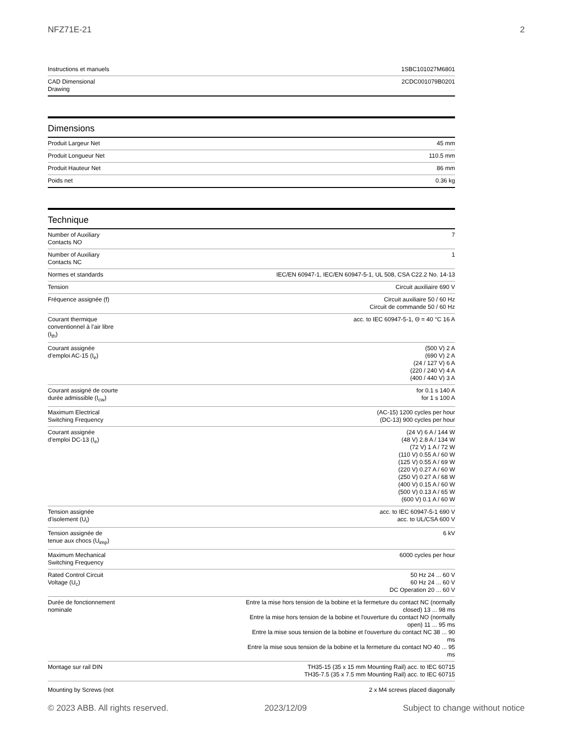NFZ71E-21 2
| Instructions et manuels | 1SBC101027M6801 |
| CAD Dimensional Drawing | 2CDC001079B0201 |
Dimensions
| Produit Largeur Net | 45 mm |
| Produit Longueur Net | 110.5 mm |
| Produit Hauteur Net | 86 mm |
| Poids net | 0.36 kg |
Technique
| Number of Auxiliary Contacts NO | 7 |
| Number of Auxiliary Contacts NC | 1 |
| Normes et standards | IEC/EN 60947-1, IEC/EN 60947-5-1, UL 508, CSA C22.2 No. 14-13 |
| Tension | Circuit auxiliaire 690 V |
| Fréquence assignée (f) | Circuit auxiliaire 50 / 60 Hz Circuit de commande 50 / 60 Hz |
| Courant thermique conventionnel à l’air libre (I<sub>th</sub>) | acc. to IEC 60947-5-1, Θ = 40 °C 16 A |
| Courant assignée d’emploi AC-15 (I<sub>e</sub>) | (500 V) 2 A (690 V) 2 A (24 / 127 V) 6 A (220 / 240 V) 4 A (400 / 440 V) 3 A |
| Courant assigné de courte durée admissible (I<sub>cw</sub>) | for 0.1 s 140 A for 1 s 100 A |
| Maximum Electrical Switching Frequency | (AC-15) 1200 cycles per hour (DC-13) 900 cycles per hour |
| Courant assignée d’emploi DC-13 (I<sub>e</sub>) | (24 V) 6 A / 144 W (48 V) 2.8 A / 134 W (72 V) 1 A / 72 W (110 V) 0.55 A / 60 W (125 V) 0.55 A / 69 W (220 V) 0.27 A / 60 W (250 V) 0.27 A / 68 W (400 V) 0.15 A / 60 W (500 V) 0.13 A / 65 W (600 V) 0.1 A / 60 W |
| Tension assignée d’isolement (U<sub>i</sub>) | acc. to IEC 60947-5-1 690 V acc. to UL/CSA 600 V |
| Tension assignée de tenue aux chocs (U<sub>imp</sub>) | 6 kV |
| Maximum Mechanical Switching Frequency | 6000 cycles per hour |
| Rated Control Circuit Voltage (U<sub>c</sub>) | 50 Hz 24 ... 60 V 60 Hz 24 ... 60 V DC Operation 20 ... 60 V |
| Durée de fonctionnement nominale | Entre la mise hors tension de la bobine et la fermeture du contact NC (normally closed) 13 ... 98 ms Entre la mise hors tension de la bobine et l'ouverture du contact NO (normally open) 11 ... 95 ms Entre la mise sous tension de la bobine et l'ouverture du contact NC 38 ... 90 ms Entre la mise sous tension de la bobine et la fermeture du contact NO 40 ... 95 ms |
| Montage sur rail DIN | TH35-15 (35 x 15 mm Mounting Rail) acc. to IEC 60715 TH35-7.5 (35 x 7.5 mm Mounting Rail) acc. to IEC 60715 |
| Mounting by Screws (not | 2 x M4 screws placed diagonally |
© 2023 ABB. All rights reserved. 2023/12/09 Subject to change without notice